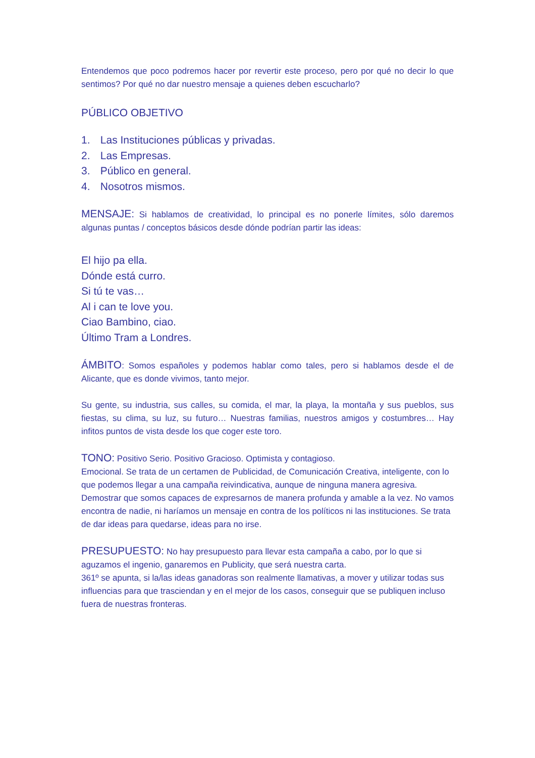Entendemos que poco podremos hacer por revertir este proceso, pero por qué no decir lo que sentimos? Por qué no dar nuestro mensaje a quienes deben escucharlo?
PÚBLICO OBJETIVO
1. Las Instituciones públicas y privadas.
2. Las Empresas.
3. Público en general.
4. Nosotros mismos.
MENSAJE: Si hablamos de creatividad, lo principal es no ponerle límites, sólo daremos algunas puntas / conceptos básicos desde dónde podrían partir las ideas:
El hijo pa ella.
Dónde está curro.
Si tú te vas…
Al i can te love you.
Ciao Bambino, ciao.
Último Tram a Londres.
ÁMBITO: Somos españoles y podemos hablar como tales, pero si hablamos desde el de Alicante, que es donde vivimos, tanto mejor.
Su gente, su industria, sus calles, su comida, el mar, la playa, la montaña y sus pueblos, sus fiestas, su clima, su luz, su futuro… Nuestras familias, nuestros amigos y costumbres… Hay infitos puntos de vista desde los que coger este toro.
TONO: Positivo Serio. Positivo Gracioso. Optimista y contagioso.
Emocional. Se trata de un certamen de Publicidad, de Comunicación Creativa, inteligente, con lo que podemos llegar a una campaña reivindicativa, aunque de ninguna manera agresiva. Demostrar que somos capaces de expresarnos de manera profunda y amable a la vez. No vamos encontra de nadie, ni haríamos un mensaje en contra de los políticos ni las instituciones. Se trata de dar ideas para quedarse, ideas para no irse.
PRESUPUESTO: No hay presupuesto para llevar esta campaña a cabo, por lo que si aguzamos el ingenio, ganaremos en Publicity, que será nuestra carta.
361º se apunta, si la/las ideas ganadoras son realmente llamativas, a mover y utilizar todas sus influencias para que trasciendan y en el mejor de los casos, conseguir que se publiquen incluso fuera de nuestras fronteras.